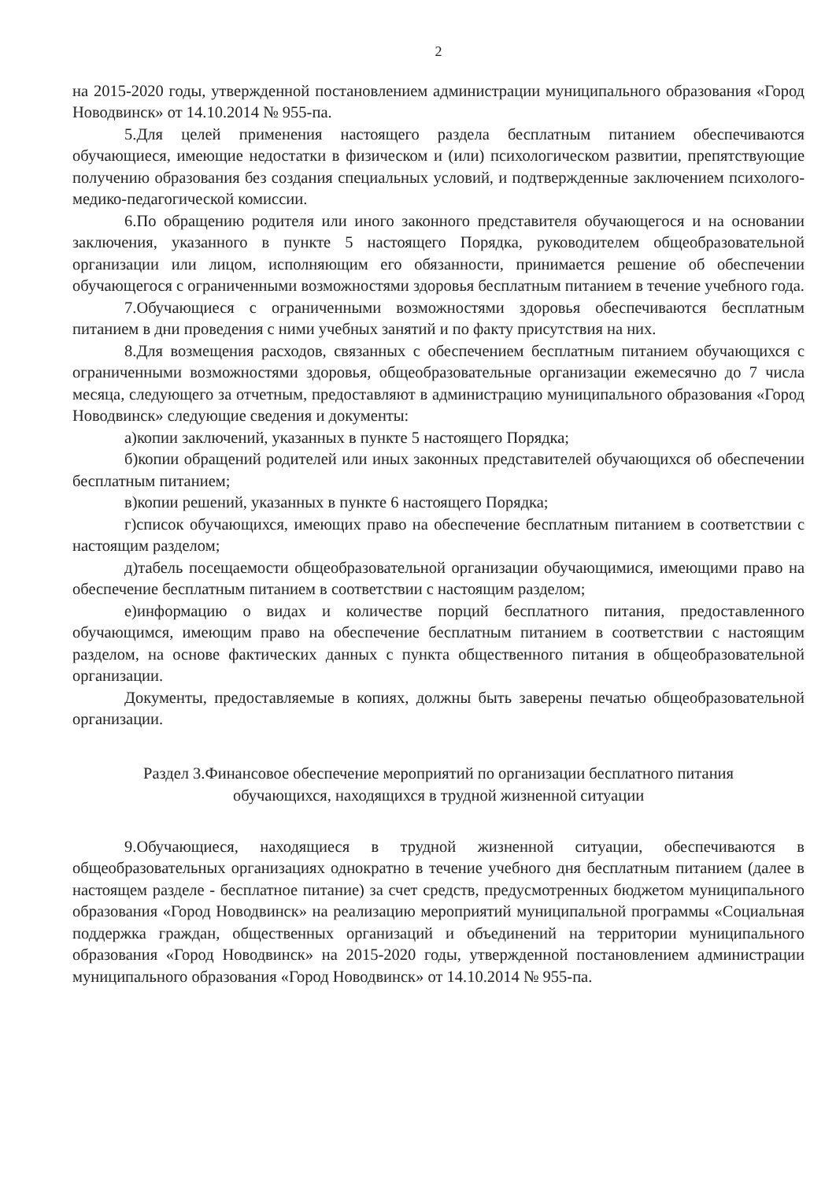2
на 2015-2020 годы, утвержденной постановлением администрации муниципального образования «Город Новодвинск» от 14.10.2014 № 955-па.
5.Для целей применения настоящего раздела бесплатным питанием обеспечиваются обучающиеся, имеющие недостатки в физическом и (или) психологическом развитии, препятствующие получению образования без создания специальных условий, и подтвержденные заключением психолого-медико-педагогической комиссии.
6.По обращению родителя или иного законного представителя обучающегося и на основании заключения, указанного в пункте 5 настоящего Порядка, руководителем общеобразовательной организации или лицом, исполняющим его обязанности, принимается решение об обеспечении обучающегося с ограниченными возможностями здоровья бесплатным питанием в течение учебного года.
7.Обучающиеся с ограниченными возможностями здоровья обеспечиваются бесплатным питанием в дни проведения с ними учебных занятий и по факту присутствия на них.
8.Для возмещения расходов, связанных с обеспечением бесплатным питанием обучающихся с ограниченными возможностями здоровья, общеобразовательные организации ежемесячно до 7 числа месяца, следующего за отчетным, предоставляют в администрацию муниципального образования «Город Новодвинск» следующие сведения и документы:
а)копии заключений, указанных в пункте 5 настоящего Порядка;
б)копии обращений родителей или иных законных представителей обучающихся об обеспечении бесплатным питанием;
в)копии решений, указанных в пункте 6 настоящего Порядка;
г)список обучающихся, имеющих право на обеспечение бесплатным питанием в соответствии с настоящим разделом;
д)табель посещаемости общеобразовательной организации обучающимися, имеющими право на обеспечение бесплатным питанием в соответствии с настоящим разделом;
е)информацию о видах и количестве порций бесплатного питания, предоставленного обучающимся, имеющим право на обеспечение бесплатным питанием в соответствии с настоящим разделом, на основе фактических данных с пункта общественного питания в общеобразовательной организации.
Документы, предоставляемые в копиях, должны быть заверены печатью общеобразовательной организации.
Раздел 3.Финансовое обеспечение мероприятий по организации бесплатного питания
обучающихся, находящихся в трудной жизненной ситуации
9.Обучающиеся, находящиеся в трудной жизненной ситуации, обеспечиваются в общеобразовательных организациях однократно в течение учебного дня бесплатным питанием (далее в настоящем разделе - бесплатное питание) за счет средств, предусмотренных бюджетом муниципального образования «Город Новодвинск» на реализацию мероприятий муниципальной программы «Социальная поддержка граждан, общественных организаций и объединений на территории муниципального образования «Город Новодвинск» на 2015-2020 годы, утвержденной постановлением администрации муниципального образования «Город Новодвинск» от 14.10.2014 № 955-па.